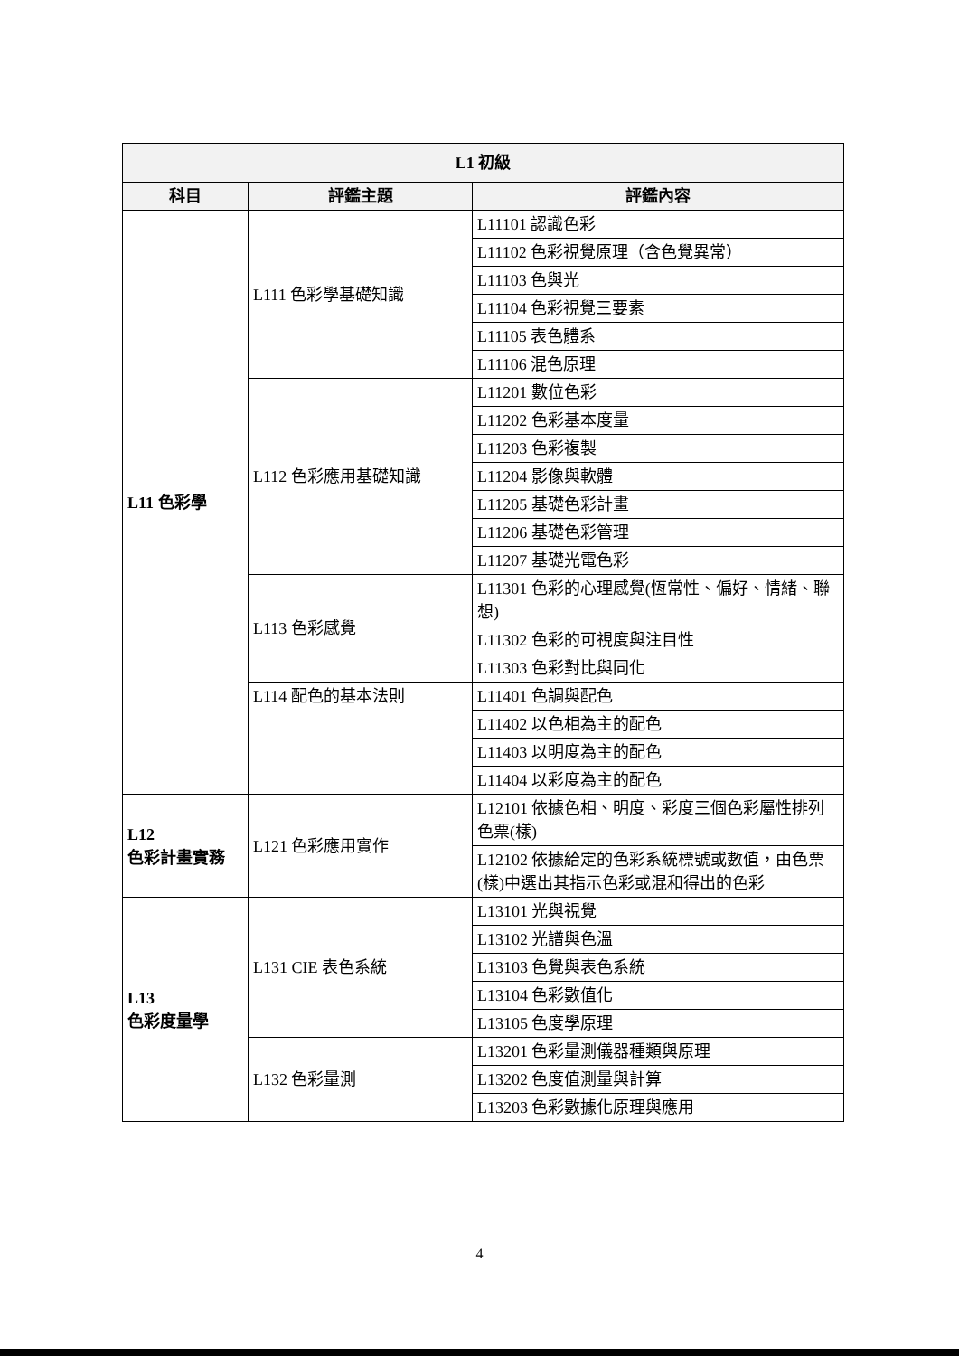| L1 初級 | | |
| --- | --- | --- |
| 科目 | 評鑑主題 | 評鑑內容 |
| L11 色彩學 | L111 色彩學基礎知識 | L11101 認識色彩 |
| | | L11102 色彩視覺原理（含色覺異常） |
| | | L11103 色與光 |
| | | L11104 色彩視覺三要素 |
| | | L11105 表色體系 |
| | | L11106 混色原理 |
| | L112 色彩應用基礎知識 | L11201 數位色彩 |
| | | L11202 色彩基本度量 |
| | | L11203 色彩複製 |
| | | L11204 影像與軟體 |
| | | L11205 基礎色彩計畫 |
| | | L11206 基礎色彩管理 |
| | | L11207 基礎光電色彩 |
| | L113 色彩感覺 | L11301 色彩的心理感覺(恆常性、偏好、情緒、聯想) |
| | | L11302 色彩的可視度與注目性 |
| | | L11303 色彩對比與同化 |
| | L114 配色的基本法則 | L11401 色調與配色 |
| | | L11402 以色相為主的配色 |
| | | L11403 以明度為主的配色 |
| | | L11404 以彩度為主的配色 |
| L12 色彩計畫實務 | L121 色彩應用實作 | L12101 依據色相、明度、彩度三個色彩屬性排列色票(樣) |
| | | L12102 依據給定的色彩系統標號或數值，由色票(樣)中選出其指示色彩或混和得出的色彩 |
| L13 色彩度量學 | L131 CIE 表色系統 | L13101 光與視覺 |
| | | L13102 光譜與色溫 |
| | | L13103 色覺與表色系統 |
| | | L13104 色彩數值化 |
| | | L13105 色度學原理 |
| | L132 色彩量測 | L13201 色彩量測儀器種類與原理 |
| | | L13202 色度值測量與計算 |
| | | L13203 色彩數據化原理與應用 |
4